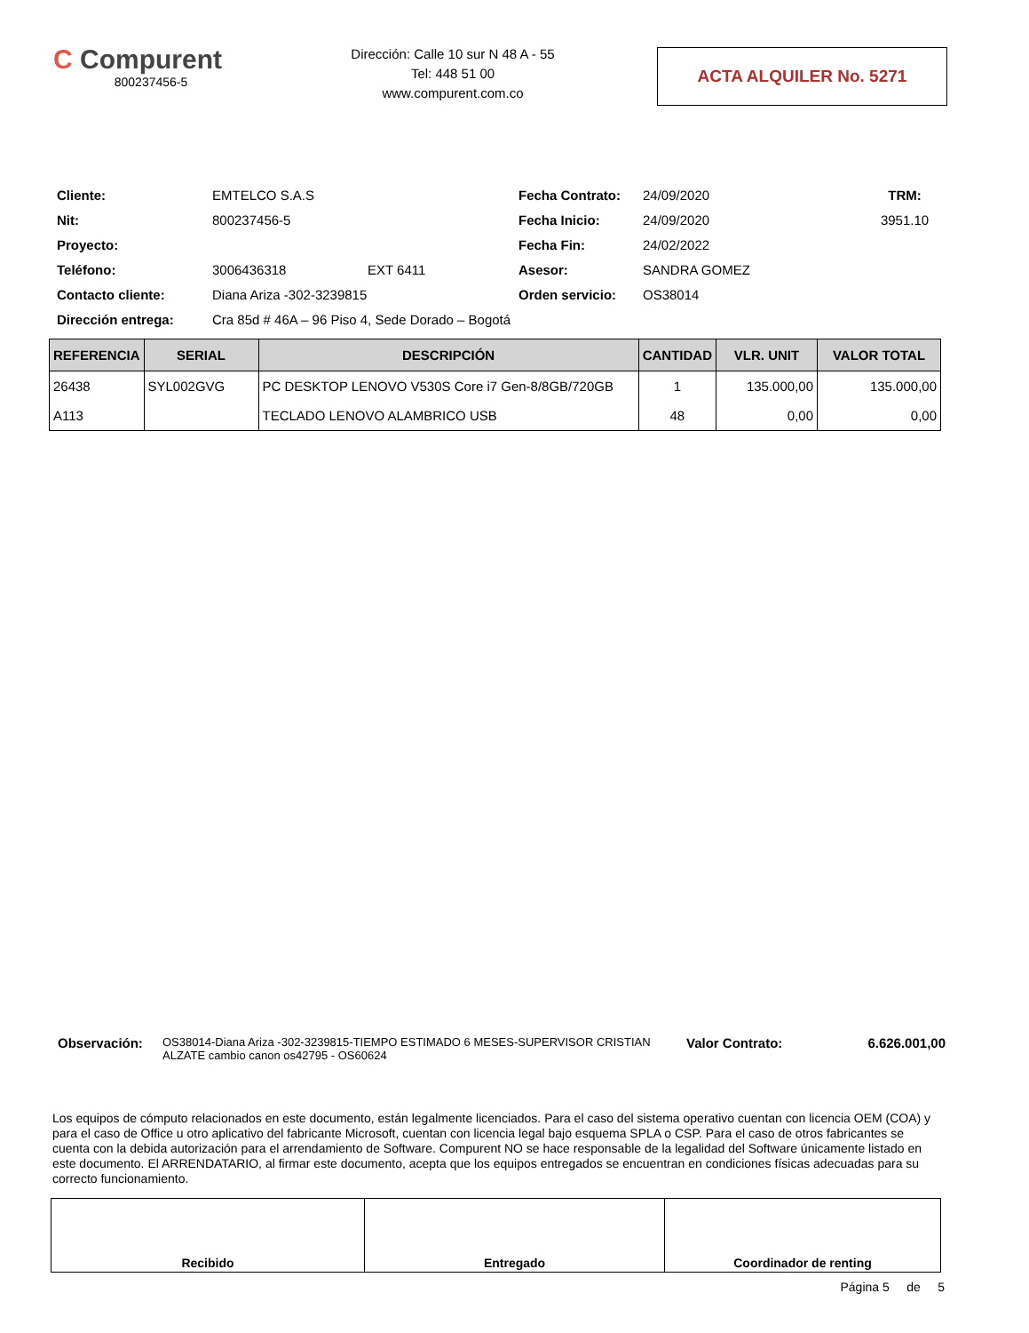C Compurent
800237456-5
Dirección: Calle 10 sur N 48 A - 55
Tel: 448 51 00
www.compurent.com.co
ACTA ALQUILER No. 5271
| Cliente: | EMTELCO S.A.S | | Fecha Contrato: | 24/09/2020 | TRM: |
| Nit: | 800237456-5 | | Fecha Inicio: | 24/09/2020 | 3951.10 |
| Proyecto: | | | Fecha Fin: | 24/02/2022 | |
| Teléfono: | 3006436318 | EXT 6411 | Asesor: | SANDRA GOMEZ | |
| Contacto cliente: | Diana Ariza -302-3239815 | | Orden servicio: | OS38014 | |
| Dirección entrega: | Cra 85d # 46A – 96 Piso 4, Sede Dorado – Bogotá | | | | |
| REFERENCIA | SERIAL | DESCRIPCIÓN | CANTIDAD | VLR. UNIT | VALOR TOTAL |
| --- | --- | --- | --- | --- | --- |
| 26438 | SYL002GVG | PC DESKTOP LENOVO V530S Core i7 Gen-8/8GB/720GB | 1 | 135.000,00 | 135.000,00 |
| A113 | | TECLADO LENOVO ALAMBRICO USB | 48 | 0,00 | 0,00 |
Observación:
OS38014-Diana Ariza -302-3239815-TIEMPO ESTIMADO 6 MESES-SUPERVISOR CRISTIAN ALZATE cambio canon os42795 - OS60624
Valor Contrato: 6.626.001,00
Los equipos de cómputo relacionados en este documento, están legalmente licenciados. Para el caso del sistema operativo cuentan con licencia OEM (COA) y para el caso de Office u otro aplicativo del fabricante Microsoft, cuentan con licencia legal bajo esquema SPLA o CSP. Para el caso de otros fabricantes se cuenta con la debida autorización para el arrendamiento de Software. Compurent NO se hace responsable de la legalidad del Software únicamente listado en este documento. El ARRENDATARIO, al firmar este documento, acepta que los equipos entregados se encuentran en condiciones físicas adecuadas para su correcto funcionamiento.
| Recibido | Entregado | Coordinador de renting |
Página 5 de 5